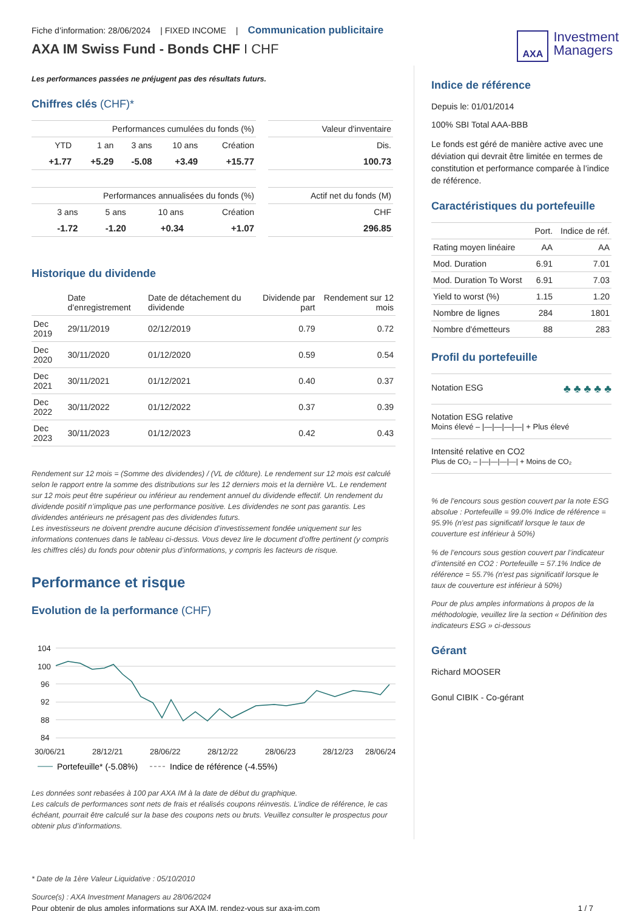Fiche d’information: 28/06/2024 | FIXED INCOME | Communication publicitaire
AXA IM Swiss Fund - Bonds CHF I CHF
AXA
Investment
Managers
Les performances passées ne préjugent pas des résultats futurs.
Chiffres clés (CHF)*
| Performances cumulées du fonds (%) | | | | |
| --- | --- | --- | --- | --- |
| YTD | 1 an | 3 ans | 10 ans | Création |
| +1.77 | +5.29 | -5.08 | +3.49 | +15.77 |
| Valeur d'inventaire |
| --- |
| Dis. |
| 100.73 |
| Performances annualisées du fonds (%) | | | |
| --- | --- | --- | --- |
| 3 ans | 5 ans | 10 ans | Création |
| -1.72 | -1.20 | +0.34 | +1.07 |
| Actif net du fonds (M) |
| --- |
| CHF |
| 296.85 |
Historique du dividende
| | Date d’enregistrement | Date de détachement du dividende | Dividende par part | Rendement sur 12 mois |
| --- | --- | --- | --- | --- |
| Dec 2019 | 29/11/2019 | 02/12/2019 | 0.79 | 0.72 |
| Dec 2020 | 30/11/2020 | 01/12/2020 | 0.59 | 0.54 |
| Dec 2021 | 30/11/2021 | 01/12/2021 | 0.40 | 0.37 |
| Dec 2022 | 30/11/2022 | 01/12/2022 | 0.37 | 0.39 |
| Dec 2023 | 30/11/2023 | 01/12/2023 | 0.42 | 0.43 |
Rendement sur 12 mois = (Somme des dividendes) / (VL de clôture). Le rendement sur 12 mois est calculé selon le rapport entre la somme des distributions sur les 12 derniers mois et la dernière VL. Le rendement sur 12 mois peut être supérieur ou inférieur au rendement annuel du dividende effectif. Un rendement du dividende positif n’implique pas une performance positive. Les dividendes ne sont pas garantis. Les dividendes antérieurs ne présagent pas des dividendes futurs.
Les investisseurs ne doivent prendre aucune décision d’investissement fondée uniquement sur les informations contenues dans le tableau ci-dessus. Vous devez lire le document d’offre pertinent (y compris les chiffres clés) du fonds pour obtenir plus d’informations, y compris les facteurs de risque.
Performance et risque
Evolution de la performance (CHF)
104
100
96
92
88
84
30/06/21
28/12/21
28/06/22
28/12/22
28/06/23
28/12/23
28/06/24
Portefeuille* (-5.08%)
Indice de référence (-4.55%)
Les données sont rebasées à 100 par AXA IM à la date de début du graphique.
Les calculs de performances sont nets de frais et réalisés coupons réinvestis. L’indice de référence, le cas échéant, pourrait être calculé sur la base des coupons nets ou bruts. Veuillez consulter le prospectus pour obtenir plus d’informations.
Indice de référence
Depuis le: 01/01/2014
100% SBI Total AAA-BBB
Le fonds est géré de manière active avec une déviation qui devrait être limitée en termes de constitution et performance comparée à l’indice de référence.
Caractéristiques du portefeuille
| | Port. | Indice de réf. |
| Rating moyen linéaire | AA | AA |
| Mod. Duration | 6.91 | 7.01 |
| Mod. Duration To Worst | 6.91 | 7.03 |
| Yield to worst (%) | 1.15 | 1.20 |
| Nombre de lignes | 284 | 1801 |
| Nombre d'émetteurs | 88 | 283 |
Profil du portefeuille
Notation ESG ♣ ♣ ♣ ♣ ♣
Notation ESG relative
Moins élevé – |—|—|—|—| + Plus élevé
Intensité relative en CO2
Plus de CO₂ – |—|—|—|—| + Moins de CO₂
% de l’encours sous gestion couvert par la note ESG absolue : Portefeuille = 99.0% Indice de référence = 95.9% (n'est pas significatif lorsque le taux de couverture est inférieur à 50%)
% de l’encours sous gestion couvert par l’indicateur d’intensité en CO2 : Portefeuille = 57.1% Indice de référence = 55.7% (n'est pas significatif lorsque le taux de couverture est inférieur à 50%)
Pour de plus amples informations à propos de la méthodologie, veuillez lire la section « Définition des indicateurs ESG » ci-dessous
Gérant
Richard MOOSER
Gonul CIBIK - Co-gérant
* Date de la 1ère Valeur Liquidative : 05/10/2010
Source(s) : AXA Investment Managers au 28/06/2024
Pour obtenir de plus amples informations sur AXA IM, rendez-vous sur axa-im.com 1 / 7